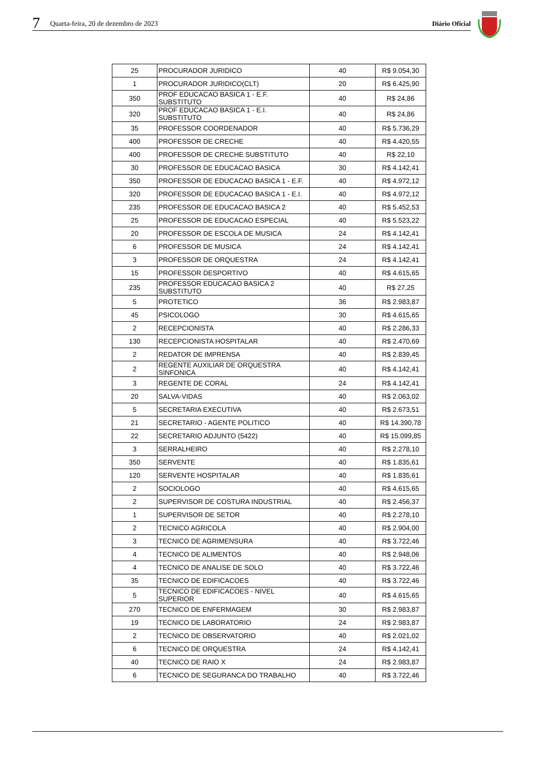7 Quarta-feira, 20 de dezembro de 2023 Diário Oficial
| 25 | PROCURADOR JURIDICO | 40 | R$ 9.054,30 |
| 1 | PROCURADOR JURIDICO(CLT) | 20 | R$ 6.425,90 |
| 350 | PROF EDUCACAO BASICA 1 - E.F. SUBSTITUTO | 40 | R$ 24,86 |
| 320 | PROF EDUCACAO BASICA 1 - E.I. SUBSTITUTO | 40 | R$ 24,86 |
| 35 | PROFESSOR COORDENADOR | 40 | R$ 5.736,29 |
| 400 | PROFESSOR DE CRECHE | 40 | R$ 4.420,55 |
| 400 | PROFESSOR DE CRECHE SUBSTITUTO | 40 | R$ 22,10 |
| 30 | PROFESSOR DE EDUCACAO BASICA | 30 | R$ 4.142,41 |
| 350 | PROFESSOR DE EDUCACAO BASICA 1 - E.F. | 40 | R$ 4.972,12 |
| 320 | PROFESSOR DE EDUCACAO BASICA 1 - E.I. | 40 | R$ 4.972,12 |
| 235 | PROFESSOR DE EDUCACAO BASICA 2 | 40 | R$ 5.452,53 |
| 25 | PROFESSOR DE EDUCACAO ESPECIAL | 40 | R$ 5.523,22 |
| 20 | PROFESSOR DE ESCOLA DE MUSICA | 24 | R$ 4.142,41 |
| 6 | PROFESSOR DE MUSICA | 24 | R$ 4.142,41 |
| 3 | PROFESSOR DE ORQUESTRA | 24 | R$ 4.142,41 |
| 15 | PROFESSOR DESPORTIVO | 40 | R$ 4.615,65 |
| 235 | PROFESSOR EDUCACAO BASICA 2 SUBSTITUTO | 40 | R$ 27,25 |
| 5 | PROTETICO | 36 | R$ 2.983,87 |
| 45 | PSICOLOGO | 30 | R$ 4.615,65 |
| 2 | RECEPCIONISTA | 40 | R$ 2.286,33 |
| 130 | RECEPCIONISTA HOSPITALAR | 40 | R$ 2.470,69 |
| 2 | REDATOR DE IMPRENSA | 40 | R$ 2.839,45 |
| 2 | REGENTE AUXILIAR DE ORQUESTRA SINFONICA | 40 | R$ 4.142,41 |
| 3 | REGENTE DE CORAL | 24 | R$ 4.142,41 |
| 20 | SALVA-VIDAS | 40 | R$ 2.063,02 |
| 5 | SECRETARIA EXECUTIVA | 40 | R$ 2.673,51 |
| 21 | SECRETARIO - AGENTE POLITICO | 40 | R$ 14.390,78 |
| 22 | SECRETARIO ADJUNTO (5422) | 40 | R$ 15.099,85 |
| 3 | SERRALHEIRO | 40 | R$ 2.278,10 |
| 350 | SERVENTE | 40 | R$ 1.835,61 |
| 120 | SERVENTE HOSPITALAR | 40 | R$ 1.835,61 |
| 2 | SOCIOLOGO | 40 | R$ 4.615,65 |
| 2 | SUPERVISOR DE COSTURA INDUSTRIAL | 40 | R$ 2.456,37 |
| 1 | SUPERVISOR DE SETOR | 40 | R$ 2.278,10 |
| 2 | TECNICO AGRICOLA | 40 | R$ 2.904,00 |
| 3 | TECNICO DE AGRIMENSURA | 40 | R$ 3.722,46 |
| 4 | TECNICO DE ALIMENTOS | 40 | R$ 2.948,06 |
| 4 | TECNICO DE ANALISE DE SOLO | 40 | R$ 3.722,46 |
| 35 | TECNICO DE EDIFICACOES | 40 | R$ 3.722,46 |
| 5 | TECNICO DE EDIFICACOES - NIVEL SUPERIOR | 40 | R$ 4.615,65 |
| 270 | TECNICO DE ENFERMAGEM | 30 | R$ 2.983,87 |
| 19 | TECNICO DE LABORATORIO | 24 | R$ 2.983,87 |
| 2 | TECNICO DE OBSERVATORIO | 40 | R$ 2.021,02 |
| 6 | TECNICO DE ORQUESTRA | 24 | R$ 4.142,41 |
| 40 | TECNICO DE RAIO X | 24 | R$ 2.983,87 |
| 6 | TECNICO DE SEGURANCA DO TRABALHO | 40 | R$ 3.722,46 |